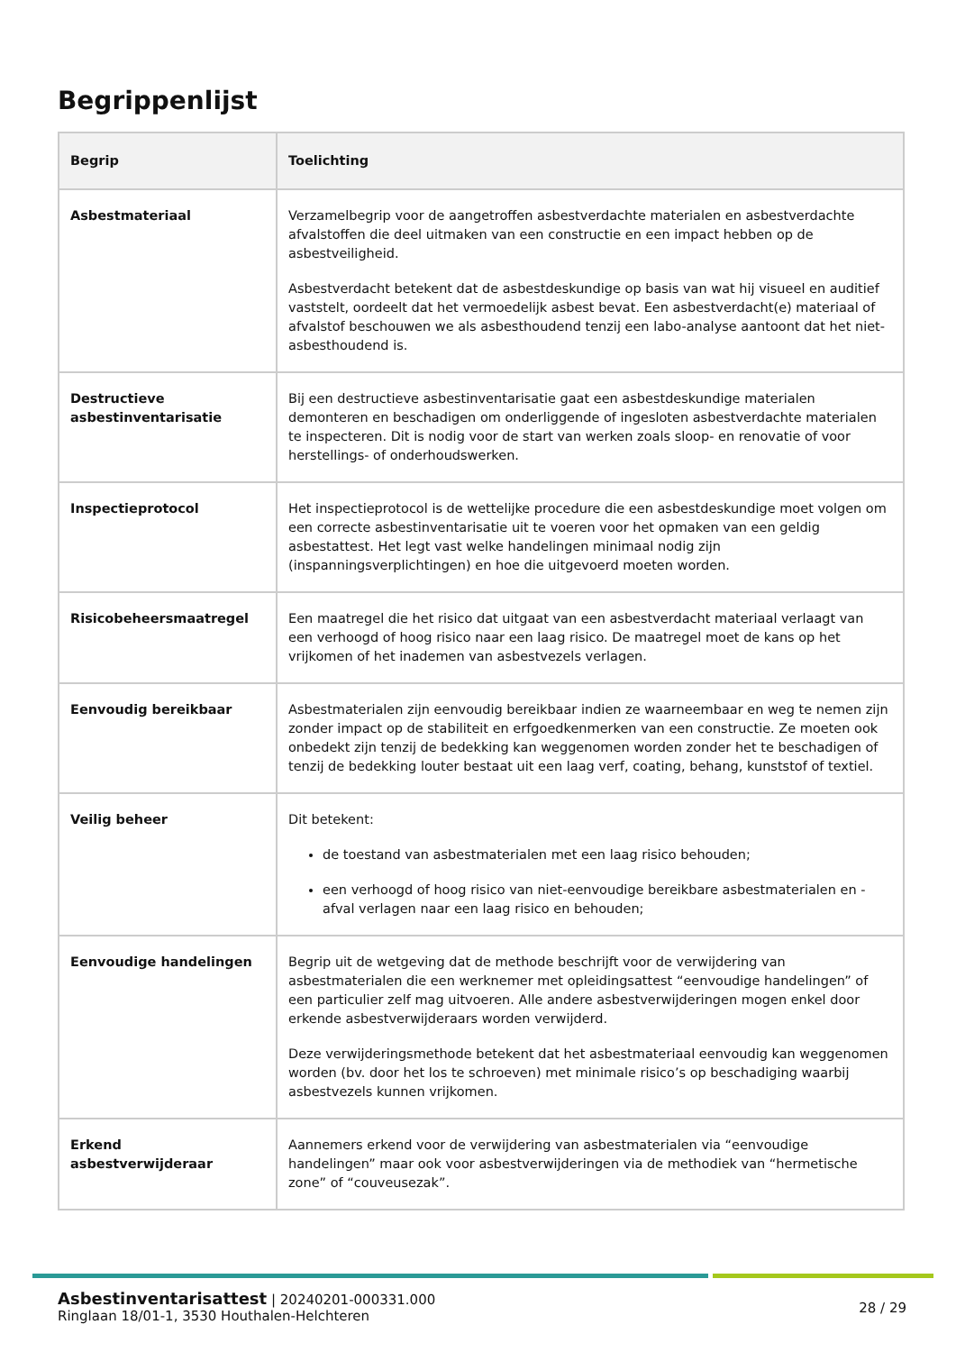Begrippenlijst
| Begrip | Toelichting |
| --- | --- |
| Asbestmateriaal | Verzamelbegrip voor de aangetroffen asbestverdachte materialen en asbestverdachte afvalstoffen die deel uitmaken van een constructie en een impact hebben op de asbestveiligheid. Asbestverdacht betekent dat de asbestdeskundige op basis van wat hij visueel en auditief vaststelt, oordeelt dat het vermoedelijk asbest bevat. Een asbestverdacht(e) materiaal of afvalstof beschouwen we als asbesthoudend tenzij een labo-analyse aantoont dat het niet-asbesthoudend is. |
| Destructieve asbestinventarisatie | Bij een destructieve asbestinventarisatie gaat een asbestdeskundige materialen demonteren en beschadigen om onderliggende of ingesloten asbestverdachte materialen te inspecteren. Dit is nodig voor de start van werken zoals sloop- en renovatie of voor herstellings- of onderhoudswerken. |
| Inspectieprotocol | Het inspectieprotocol is de wettelijke procedure die een asbestdeskundige moet volgen om een correcte asbestinventarisatie uit te voeren voor het opmaken van een geldig asbestattest. Het legt vast welke handelingen minimaal nodig zijn (inspanningsverplichtingen) en hoe die uitgevoerd moeten worden. |
| Risicobeheersmaatregel | Een maatregel die het risico dat uitgaat van een asbestverdacht materiaal verlaagt van een verhoogd of hoog risico naar een laag risico. De maatregel moet de kans op het vrijkomen of het inademen van asbestvezels verlagen. |
| Eenvoudig bereikbaar | Asbestmaterialen zijn eenvoudig bereikbaar indien ze waarneembaar en weg te nemen zijn zonder impact op de stabiliteit en erfgoedkenmerken van een constructie. Ze moeten ook onbedekt zijn tenzij de bedekking kan weggenomen worden zonder het te beschadigen of tenzij de bedekking louter bestaat uit een laag verf, coating, behang, kunststof of textiel. |
| Veilig beheer | Dit betekent: de toestand van asbestmaterialen met een laag risico behouden; een verhoogd of hoog risico van niet-eenvoudige bereikbare asbestmaterialen en -afval verlagen naar een laag risico en behouden; |
| Eenvoudige handelingen | Begrip uit de wetgeving dat de methode beschrijft voor de verwijdering van asbestmaterialen die een werknemer met opleidingsattest “eenvoudige handelingen” of een particulier zelf mag uitvoeren. Alle andere asbestverwijderingen mogen enkel door erkende asbestverwijderaars worden verwijderd. Deze verwijderingsmethode betekent dat het asbestmateriaal eenvoudig kan weggenomen worden (bv. door het los te schroeven) met minimale risico’s op beschadiging waarbij asbestvezels kunnen vrijkomen. |
| Erkend asbestverwijderaar | Aannemers erkend voor de verwijdering van asbestmaterialen via “eenvoudige handelingen” maar ook voor asbestverwijderingen via de methodiek van “hermetische zone” of “couveusezak”. |
Asbestinventarisattest | 20240201-000331.000
Ringlaan 18/01-1, 3530 Houthalen-Helchteren
28 / 29